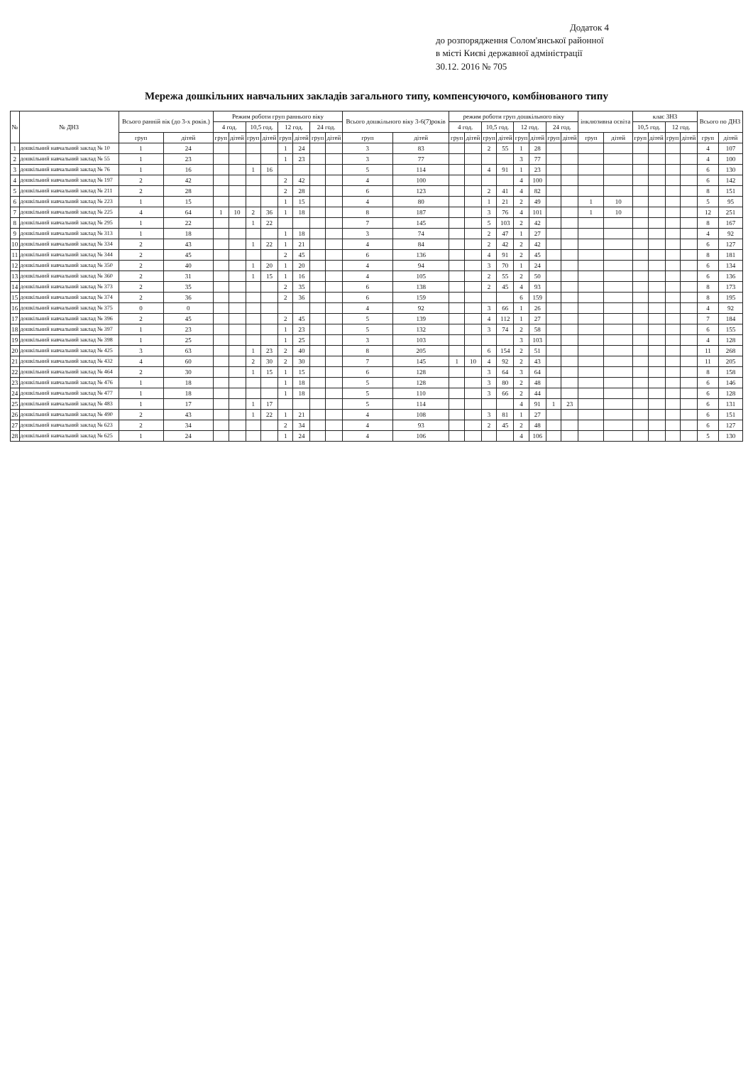Додаток 4
до розпорядження Солом'янської районної
в місті Києві державної адміністрації
30.12. 2016 № 705
Мережа дошкільних навчальних закладів загального типу, компенсуючого, комбінованого типу
| № | № ДНЗ | Всього ранній вік (до 3-х років.) | | Режим роботи груп раннього віку | | | | | | | | Всього дошкільного віку 3-6(7)років | | режим роботи груп дошкільного віку | | | | | | | | інклюзивна освіта | | клас ЗНЗ | | | | Всього по ДНЗ | |
| --- | --- | --- | --- | --- | --- | --- | --- | --- | --- | --- | --- | --- | --- | --- | --- | --- | --- | --- | --- | --- | --- | --- | --- | --- | --- | --- | --- | --- | --- |
| | | | | 4 год. | | 10,5 год. | | 12 год. | | 24 год. | | | | 4 год. | | 10,5 год. | | 12 год. | | 24 год. | | | | 10,5 год. | | 12 год. | | | |
| | | груп | дітей | груп | дітей | груп | дітей | груп | дітей | груп | дітей | груп | дітей | груп | дітей | груп | дітей | груп | дітей | груп | дітей | груп | дітей | груп | дітей | груп | дітей | груп | дітей |
| 1 | дошкільний навчальний заклад № 10 | 1 | 24 | | | | | 1 | 24 | | | 3 | 83 | | | 2 | 55 | 1 | 28 | | | | | | | | | 4 | 107 |
| 2 | дошкільний навчальний заклад № 55 | 1 | 23 | | | | | 1 | 23 | | | 3 | 77 | | | | | 3 | 77 | | | | | | | | | 4 | 100 |
| 3 | дошкільний навчальний заклад № 76 | 1 | 16 | | | 1 | 16 | | | | | 5 | 114 | | | 4 | 91 | 1 | 23 | | | | | | | | | 6 | 130 |
| 4 | дошкільний навчальний заклад № 197 | 2 | 42 | | | | | 2 | 42 | | | 4 | 100 | | | | | 4 | 100 | | | | | | | | | 6 | 142 |
| 5 | дошкільний навчальний заклад № 211 | 2 | 28 | | | | | 2 | 28 | | | 6 | 123 | | | 2 | 41 | 4 | 82 | | | | | | | | | 8 | 151 |
| 6 | дошкільний навчальний заклад № 223 | 1 | 15 | | | | | 1 | 15 | | | 4 | 80 | | | 1 | 21 | 2 | 49 | | | 1 | 10 | | | | | 5 | 95 |
| 7 | дошкільний навчальний заклад № 225 | 4 | 64 | 1 | 10 | 2 | 36 | 1 | 18 | | | 8 | 187 | | | 3 | 76 | 4 | 101 | | | 1 | 10 | | | | | 12 | 251 |
| 8 | дошкільний навчальний заклад № 295 | 1 | 22 | | | 1 | 22 | | | | | 7 | 145 | | | 5 | 103 | 2 | 42 | | | | | | | | | 8 | 167 |
| 9 | дошкільний навчальний заклад № 313 | 1 | 18 | | | | | 1 | 18 | | | 3 | 74 | | | 2 | 47 | 1 | 27 | | | | | | | | | 4 | 92 |
| 10 | дошкільний навчальний заклад № 334 | 2 | 43 | | | 1 | 22 | 1 | 21 | | | 4 | 84 | | | 2 | 42 | 2 | 42 | | | | | | | | | 6 | 127 |
| 11 | дошкільний навчальний заклад № 344 | 2 | 45 | | | | | 2 | 45 | | | 6 | 136 | | | 4 | 91 | 2 | 45 | | | | | | | | | 8 | 181 |
| 12 | дошкільний навчальний заклад № 350 | 2 | 40 | | | 1 | 20 | 1 | 20 | | | 4 | 94 | | | 3 | 70 | 1 | 24 | | | | | | | | | 6 | 134 |
| 13 | дошкільний навчальний заклад № 360 | 2 | 31 | | | 1 | 15 | 1 | 16 | | | 4 | 105 | | | 2 | 55 | 2 | 50 | | | | | | | | | 6 | 136 |
| 14 | дошкільний навчальний заклад № 373 | 2 | 35 | | | | | 2 | 35 | | | 6 | 138 | | | 2 | 45 | 4 | 93 | | | | | | | | | 8 | 173 |
| 15 | дошкільний навчальний заклад № 374 | 2 | 36 | | | | | 2 | 36 | | | 6 | 159 | | | | | 6 | 159 | | | | | | | | | 8 | 195 |
| 16 | дошкільний навчальний заклад № 375 | 0 | 0 | | | | | | | | | 4 | 92 | | | 3 | 66 | 1 | 26 | | | | | | | | | 4 | 92 |
| 17 | дошкільний навчальний заклад № 396 | 2 | 45 | | | | | 2 | 45 | | | 5 | 139 | | | 4 | 112 | 1 | 27 | | | | | | | | | 7 | 184 |
| 18 | дошкільний навчальний заклад № 397 | 1 | 23 | | | | | 1 | 23 | | | 5 | 132 | | | 3 | 74 | 2 | 58 | | | | | | | | | 6 | 155 |
| 19 | дошкільний навчальний заклад № 398 | 1 | 25 | | | | | 1 | 25 | | | 3 | 103 | | | | | 3 | 103 | | | | | | | | | 4 | 128 |
| 20 | дошкільний навчальний заклад № 425 | 3 | 63 | | | 1 | 23 | 2 | 40 | | | 8 | 205 | | | 6 | 154 | 2 | 51 | | | | | | | | | 11 | 268 |
| 21 | дошкільний навчальний заклад № 432 | 4 | 60 | | | 2 | 30 | 2 | 30 | | | 7 | 145 | 1 | 10 | 4 | 92 | 2 | 43 | | | | | | | | | 11 | 205 |
| 22 | дошкільний навчальний заклад № 464 | 2 | 30 | | | 1 | 15 | 1 | 15 | | | 6 | 128 | | | 3 | 64 | 3 | 64 | | | | | | | | | 8 | 158 |
| 23 | дошкільний навчальний заклад № 476 | 1 | 18 | | | | | 1 | 18 | | | 5 | 128 | | | 3 | 80 | 2 | 48 | | | | | | | | | 6 | 146 |
| 24 | дошкільний навчальний заклад № 477 | 1 | 18 | | | | | 1 | 18 | | | 5 | 110 | | | 3 | 66 | 2 | 44 | | | | | | | | | 6 | 128 |
| 25 | дошкільний навчальний заклад № 483 | 1 | 17 | | | 1 | 17 | | | | | 5 | 114 | | | | | 4 | 91 | 1 | 23 | | | | | | | 6 | 131 |
| 26 | дошкільний навчальний заклад № 490 | 2 | 43 | | | 1 | 22 | 1 | 21 | | | 4 | 108 | | | 3 | 81 | 1 | 27 | | | | | | | | | 6 | 151 |
| 27 | дошкільний навчальний заклад № 623 | 2 | 34 | | | | | 2 | 34 | | | 4 | 93 | | | 2 | 45 | 2 | 48 | | | | | | | | | 6 | 127 |
| 28 | дошкільний навчальний заклад № 625 | 1 | 24 | | | | | 1 | 24 | | | 4 | 106 | | | | | 4 | 106 | | | | | | | | | 5 | 130 |